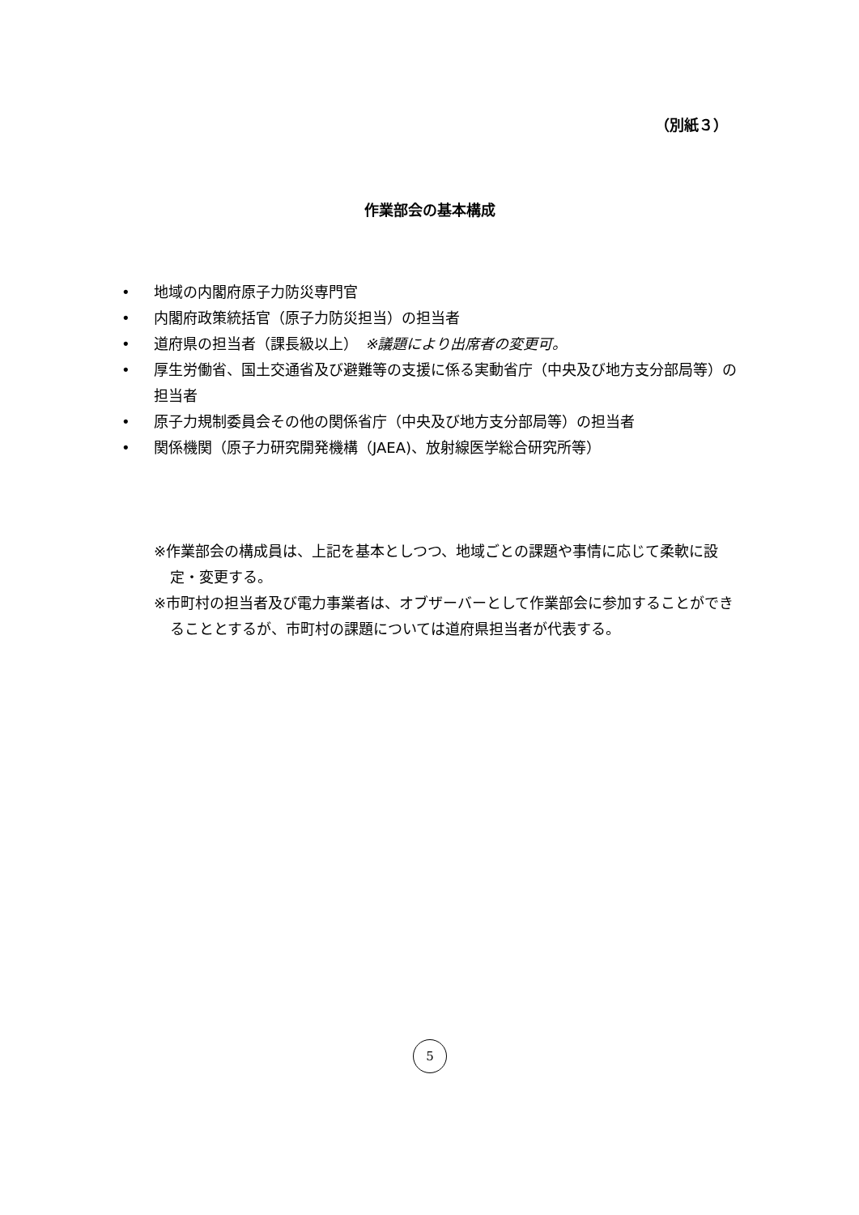（別紙３）
作業部会の基本構成
• 地域の内閣府原子力防災専門官
• 内閣府政策統括官（原子力防災担当）の担当者
• 道府県の担当者（課長級以上）　※議題により出席者の変更可。
• 厚生労働省、国土交通省及び避難等の支援に係る実動省庁（中央及び地方支分部局等）の担当者
• 原子力規制委員会その他の関係省庁（中央及び地方支分部局等）の担当者
• 関係機関（原子力研究開発機構（JAEA)、放射線医学総合研究所等）
※作業部会の構成員は、上記を基本としつつ、地域ごとの課題や事情に応じて柔軟に設定・変更する。
※市町村の担当者及び電力事業者は、オブザーバーとして作業部会に参加することができることとするが、市町村の課題については道府県担当者が代表する。
5